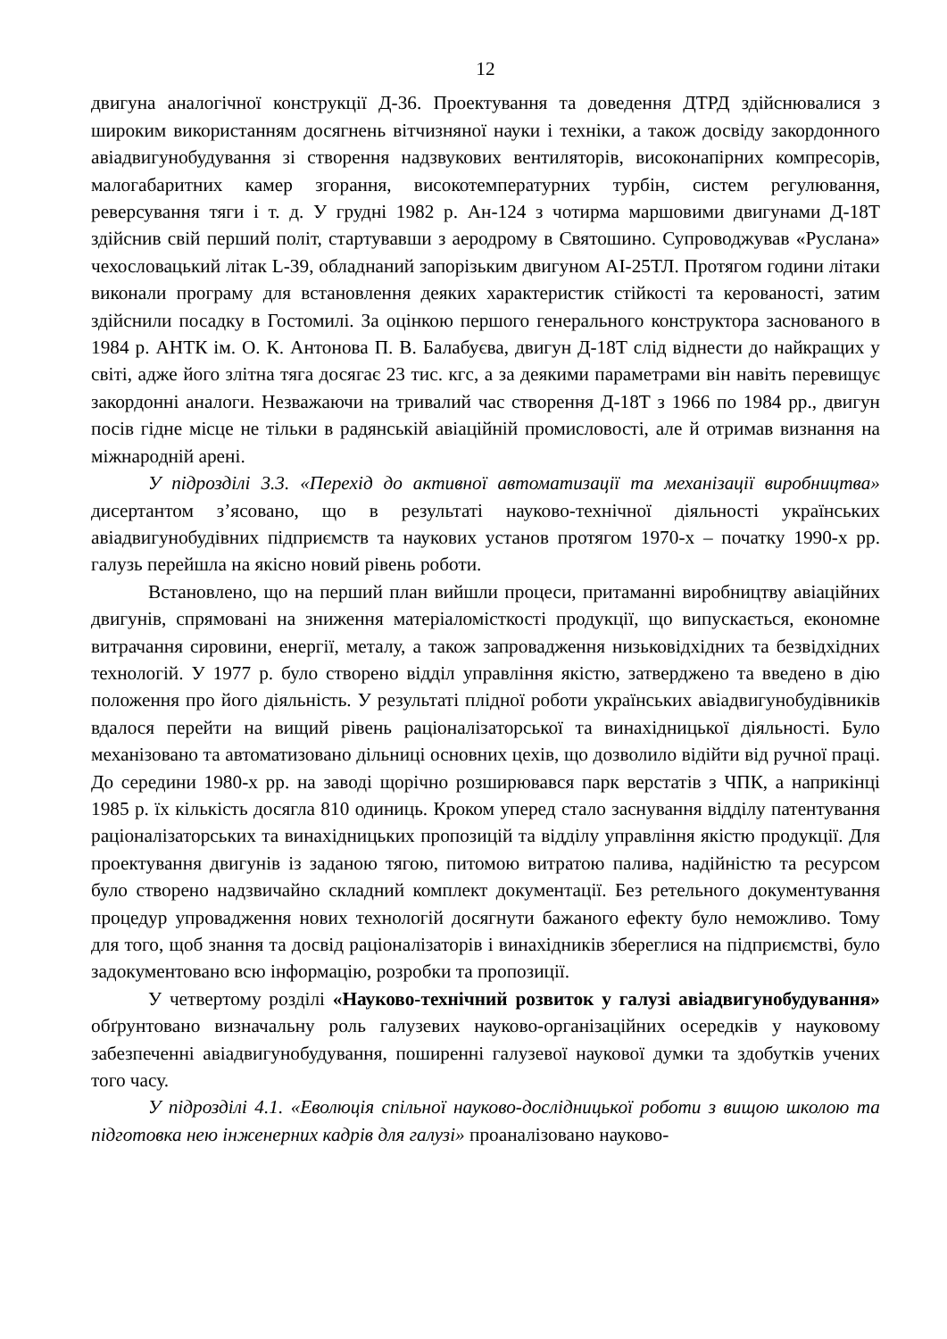12
двигуна аналогічної конструкції Д-36. Проектування та доведення ДТРД здійснювалися з широким використанням досягнень вітчизняної науки і техніки, а також досвіду закордонного авіадвигунобудування зі створення надзвукових вентиляторів, високонапірних компресорів, малогабаритних камер згорання, високотемпературних турбін, систем регулювання, реверсування тяги і т. д. У грудні 1982 р. Ан-124 з чотирма маршовими двигунами Д-18Т здійснив свій перший політ, стартувавши з аеродрому в Святошино. Супроводжував «Руслана» чехословацький літак L-39, обладнаний запорізьким двигуном АІ-25ТЛ. Протягом години літаки виконали програму для встановлення деяких характеристик стійкості та керованості, затим здійснили посадку в Гостомилі. За оцінкою першого генерального конструктора заснованого в 1984 р. АНТК ім. О. К. Антонова П. В. Балабуєва, двигун Д-18Т слід віднести до найкращих у світі, адже його злітна тяга досягає 23 тис. кгс, а за деякими параметрами він навіть перевищує закордонні аналоги. Незважаючи на тривалий час створення Д-18Т з 1966 по 1984 рр., двигун посів гідне місце не тільки в радянській авіаційній промисловості, але й отримав визнання на міжнародній арені.
У підрозділі 3.3. «Перехід до активної автоматизації та механізації виробництва» дисертантом з’ясовано, що в результаті науково-технічної діяльності українських авіадвигунобудівних підприємств та наукових установ протягом 1970-х – початку 1990-х рр. галузь перейшла на якісно новий рівень роботи.
Встановлено, що на перший план вийшли процеси, притаманні виробництву авіаційних двигунів, спрямовані на зниження матеріаломісткості продукції, що випускається, економне витрачання сировини, енергії, металу, а також запровадження низьковідхідних та безвідхідних технологій. У 1977 р. було створено відділ управління якістю, затверджено та введено в дію положення про його діяльність. У результаті плідної роботи українських авіадвигунобудівників вдалося перейти на вищий рівень раціоналізаторської та винахідницької діяльності. Було механізовано та автоматизовано дільниці основних цехів, що дозволило відійти від ручної праці. До середини 1980-х рр. на заводі щорічно розширювався парк верстатів з ЧПК, а наприкінці 1985 р. їх кількість досягла 810 одиниць. Кроком уперед стало заснування відділу патентування раціоналізаторських та винахідницьких пропозицій та відділу управління якістю продукції. Для проектування двигунів із заданою тягою, питомою витратою палива, надійністю та ресурсом було створено надзвичайно складний комплект документації. Без ретельного документування процедур упровадження нових технологій досягнути бажаного ефекту було неможливо. Тому для того, щоб знання та досвід раціоналізаторів і винахідників збереглися на підприємстві, було задокументовано всю інформацію, розробки та пропозиції.
У четвертому розділі «Науково-технічний розвиток у галузі авіадвигунобудування» обґрунтовано визначальну роль галузевих науково-організаційних осередків у науковому забезпеченні авіадвигунобудування, поширенні галузевої наукової думки та здобутків учених того часу.
У підрозділі 4.1. «Еволюція спільної науково-дослідницької роботи з вищою школою та підготовка нею інженерних кадрів для галузі» проаналізовано науково-